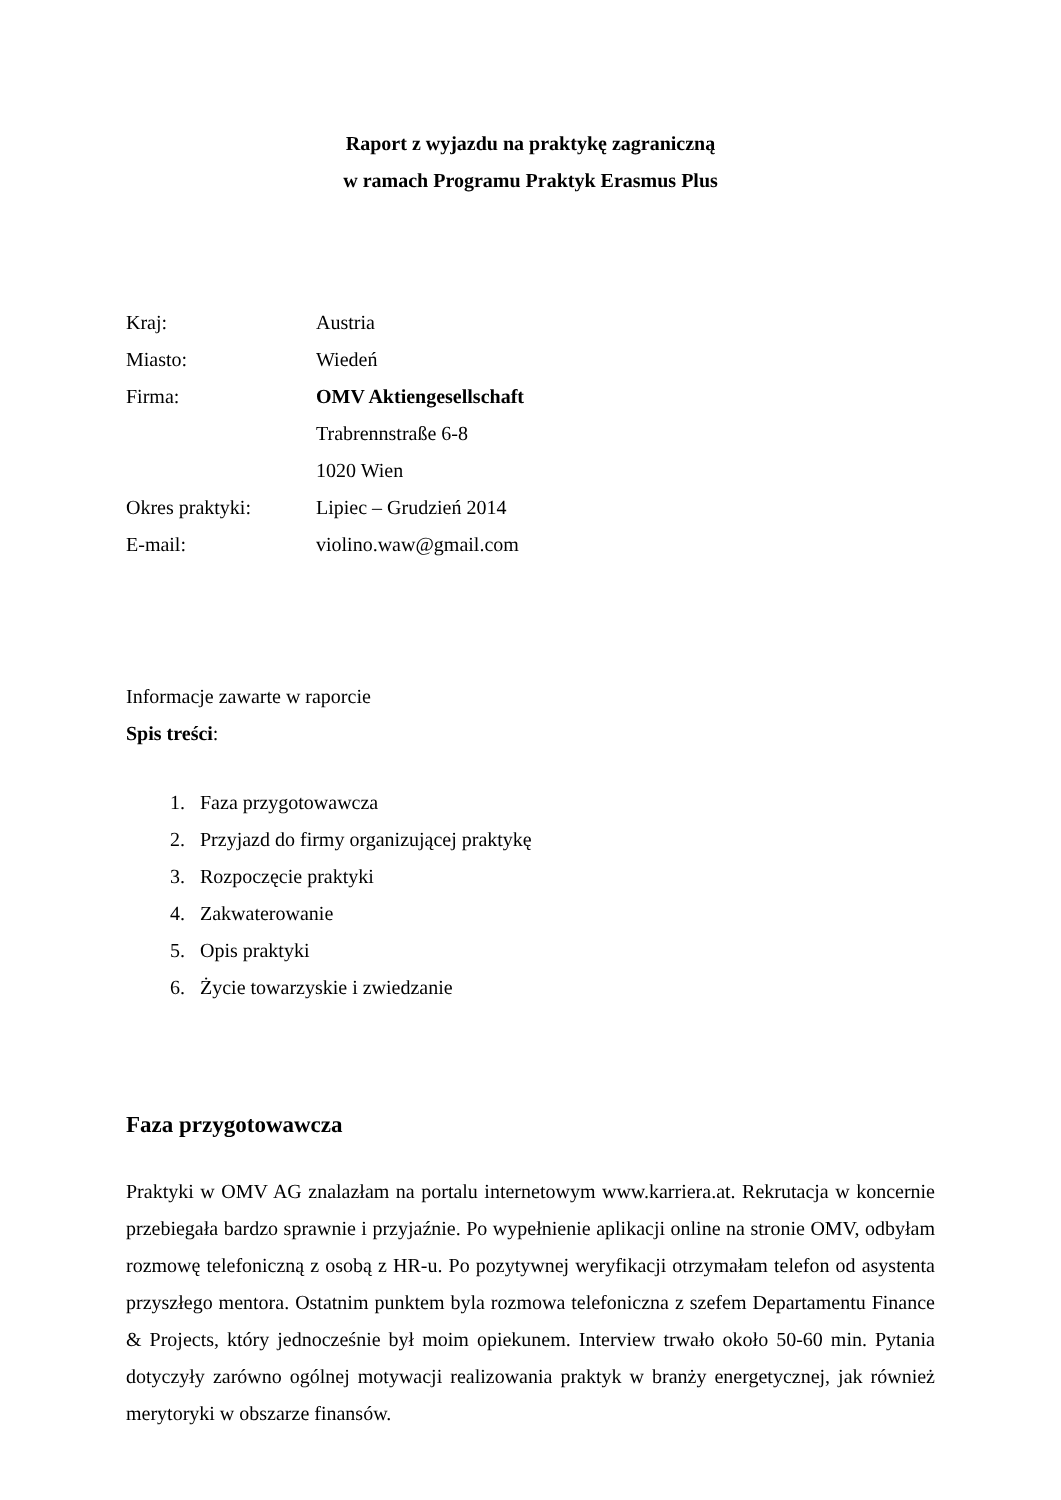Raport z wyjazdu na praktykę zagraniczną
w ramach Programu Praktyk Erasmus Plus
| Kraj: | Austria |
| Miasto: | Wiedeń |
| Firma: | OMV Aktiengesellschaft |
| | Trabrennstraße 6-8 |
| | 1020 Wien |
| Okres praktyki: | Lipiec – Grudzień 2014 |
| E-mail: | violino.waw@gmail.com |
Informacje zawarte w raporcie
Spis treści:
1. Faza przygotowawcza
2. Przyjazd do firmy organizującej praktykę
3. Rozpoczęcie praktyki
4. Zakwaterowanie
5. Opis praktyki
6. Życie towarzyskie i zwiedzanie
Faza przygotowawcza
Praktyki w OMV AG znalazłam na portalu internetowym www.karriera.at. Rekrutacja w koncernie przebiegała bardzo sprawnie i przyjaźnie. Po wypełnienie aplikacji online na stronie OMV, odbyłam rozmowę telefoniczną z osobą z HR-u. Po pozytywnej weryfikacji otrzymałam telefon od asystenta przyszłego mentora. Ostatnim punktem byla rozmowa telefoniczna z szefem Departamentu Finance & Projects, który jednocześnie był moim opiekunem. Interview trwało około 50-60 min. Pytania dotyczyły zarówno ogólnej motywacji realizowania praktyk w branży energetycznej, jak również merytoryki w obszarze finansów.